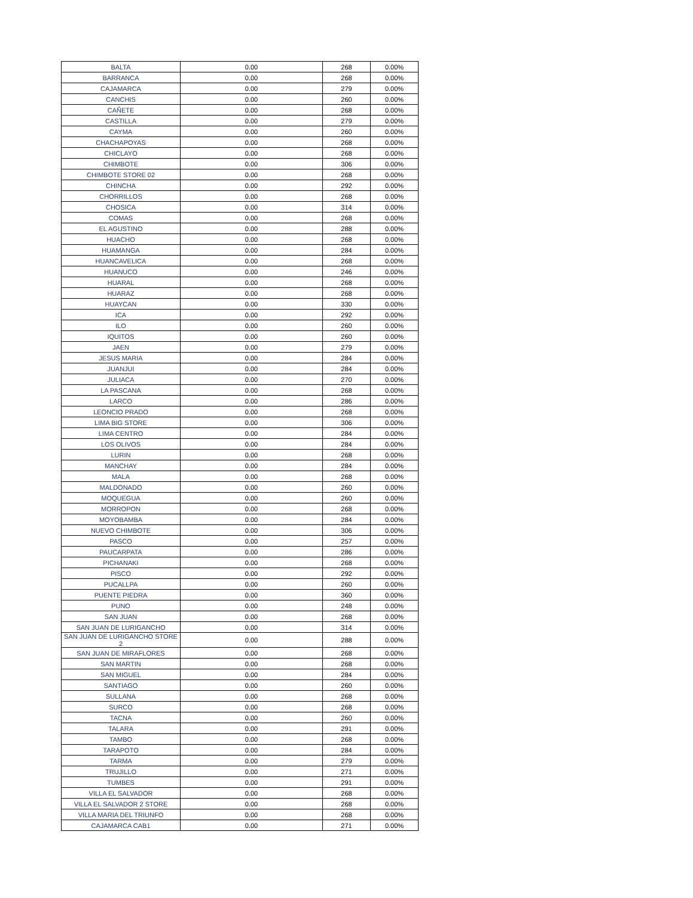| BALTA | 0.00 | 268 | 0.00% |
| BARRANCA | 0.00 | 268 | 0.00% |
| CAJAMARCA | 0.00 | 279 | 0.00% |
| CANCHIS | 0.00 | 260 | 0.00% |
| CAÑETE | 0.00 | 268 | 0.00% |
| CASTILLA | 0.00 | 279 | 0.00% |
| CAYMA | 0.00 | 260 | 0.00% |
| CHACHAPOYAS | 0.00 | 268 | 0.00% |
| CHICLAYO | 0.00 | 268 | 0.00% |
| CHIMBOTE | 0.00 | 306 | 0.00% |
| CHIMBOTE STORE 02 | 0.00 | 268 | 0.00% |
| CHINCHA | 0.00 | 292 | 0.00% |
| CHORRILLOS | 0.00 | 268 | 0.00% |
| CHOSICA | 0.00 | 314 | 0.00% |
| COMAS | 0.00 | 268 | 0.00% |
| EL AGUSTINO | 0.00 | 288 | 0.00% |
| HUACHO | 0.00 | 268 | 0.00% |
| HUAMANGA | 0.00 | 284 | 0.00% |
| HUANCAVELICA | 0.00 | 268 | 0.00% |
| HUANUCO | 0.00 | 246 | 0.00% |
| HUARAL | 0.00 | 268 | 0.00% |
| HUARAZ | 0.00 | 268 | 0.00% |
| HUAYCAN | 0.00 | 330 | 0.00% |
| ICA | 0.00 | 292 | 0.00% |
| ILO | 0.00 | 260 | 0.00% |
| IQUITOS | 0.00 | 260 | 0.00% |
| JAEN | 0.00 | 279 | 0.00% |
| JESUS MARIA | 0.00 | 284 | 0.00% |
| JUANJUI | 0.00 | 284 | 0.00% |
| JULIACA | 0.00 | 270 | 0.00% |
| LA PASCANA | 0.00 | 268 | 0.00% |
| LARCO | 0.00 | 286 | 0.00% |
| LEONCIO PRADO | 0.00 | 268 | 0.00% |
| LIMA BIG STORE | 0.00 | 306 | 0.00% |
| LIMA CENTRO | 0.00 | 284 | 0.00% |
| LOS OLIVOS | 0.00 | 284 | 0.00% |
| LURIN | 0.00 | 268 | 0.00% |
| MANCHAY | 0.00 | 284 | 0.00% |
| MALA | 0.00 | 268 | 0.00% |
| MALDONADO | 0.00 | 260 | 0.00% |
| MOQUEGUA | 0.00 | 260 | 0.00% |
| MORROPON | 0.00 | 268 | 0.00% |
| MOYOBAMBA | 0.00 | 284 | 0.00% |
| NUEVO CHIMBOTE | 0.00 | 306 | 0.00% |
| PASCO | 0.00 | 257 | 0.00% |
| PAUCARPATA | 0.00 | 286 | 0.00% |
| PICHANAKI | 0.00 | 268 | 0.00% |
| PISCO | 0.00 | 292 | 0.00% |
| PUCALLPA | 0.00 | 260 | 0.00% |
| PUENTE PIEDRA | 0.00 | 360 | 0.00% |
| PUNO | 0.00 | 248 | 0.00% |
| SAN JUAN | 0.00 | 268 | 0.00% |
| SAN JUAN DE LURIGANCHO | 0.00 | 314 | 0.00% |
| SAN JUAN DE LURIGANCHO STORE 2 | 0.00 | 288 | 0.00% |
| SAN JUAN DE MIRAFLORES | 0.00 | 268 | 0.00% |
| SAN MARTIN | 0.00 | 268 | 0.00% |
| SAN MIGUEL | 0.00 | 284 | 0.00% |
| SANTIAGO | 0.00 | 260 | 0.00% |
| SULLANA | 0.00 | 268 | 0.00% |
| SURCO | 0.00 | 268 | 0.00% |
| TACNA | 0.00 | 260 | 0.00% |
| TALARA | 0.00 | 291 | 0.00% |
| TAMBO | 0.00 | 268 | 0.00% |
| TARAPOTO | 0.00 | 284 | 0.00% |
| TARMA | 0.00 | 279 | 0.00% |
| TRUJILLO | 0.00 | 271 | 0.00% |
| TUMBES | 0.00 | 291 | 0.00% |
| VILLA EL SALVADOR | 0.00 | 268 | 0.00% |
| VILLA EL SALVADOR 2 STORE | 0.00 | 268 | 0.00% |
| VILLA MARIA DEL TRIUNFO | 0.00 | 268 | 0.00% |
| CAJAMARCA CAB1 | 0.00 | 271 | 0.00% |